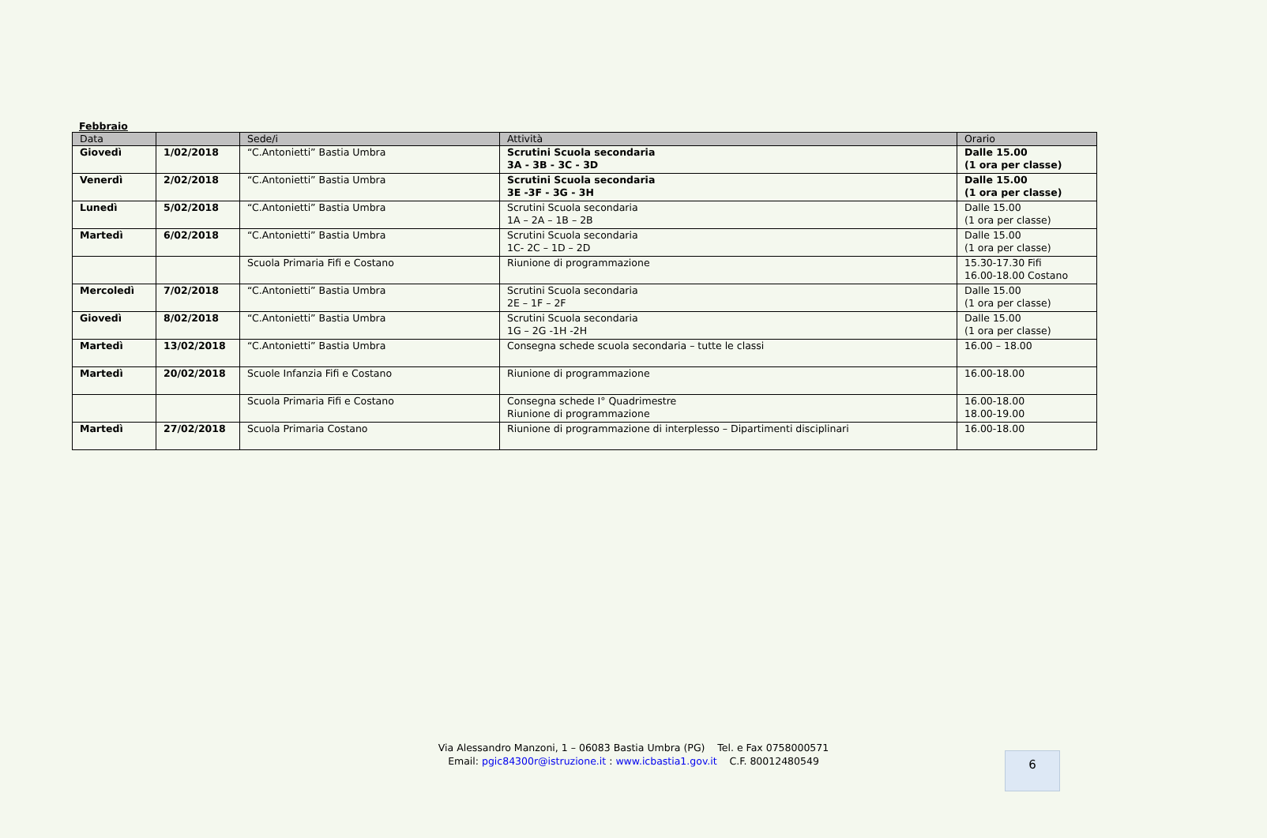Febbraio
| Data | | Sede/i | Attività | Orario |
| --- | --- | --- | --- | --- |
| Giovedì | 1/02/2018 | “C.Antonietti” Bastia Umbra | Scrutini Scuola secondaria 3A - 3B - 3C - 3D | Dalle 15.00 (1 ora per classe) |
| Venerdì | 2/02/2018 | “C.Antonietti” Bastia Umbra | Scrutini Scuola secondaria 3E -3F - 3G - 3H | Dalle 15.00 (1 ora per classe) |
| Lunedì | 5/02/2018 | “C.Antonietti” Bastia Umbra | Scrutini Scuola secondaria 1A – 2A – 1B – 2B | Dalle 15.00 (1 ora per classe) |
| Martedì | 6/02/2018 | “C.Antonietti” Bastia Umbra | Scrutini Scuola secondaria 1C- 2C – 1D – 2D | Dalle 15.00 (1 ora per classe) |
| | | Scuola Primaria Fifi e Costano | Riunione di programmazione | 15.30-17.30 Fifi 16.00-18.00 Costano |
| Mercoledì | 7/02/2018 | “C.Antonietti” Bastia Umbra | Scrutini Scuola secondaria 2E – 1F – 2F | Dalle 15.00 (1 ora per classe) |
| Giovedì | 8/02/2018 | “C.Antonietti” Bastia Umbra | Scrutini Scuola secondaria 1G – 2G -1H -2H | Dalle 15.00 (1 ora per classe) |
| Martedì | 13/02/2018 | “C.Antonietti” Bastia Umbra | Consegna schede scuola secondaria – tutte le classi | 16.00 – 18.00 |
| Martedì | 20/02/2018 | Scuole Infanzia Fifi e Costano | Riunione di programmazione | 16.00-18.00 |
| | | Scuola Primaria Fifi e Costano | Consegna schede I° Quadrimestre Riunione di programmazione | 16.00-18.00 18.00-19.00 |
| Martedì | 27/02/2018 | Scuola Primaria Costano | Riunione di programmazione di interplesso – Dipartimenti disciplinari | 16.00-18.00 |
Via Alessandro Manzoni, 1 – 06083 Bastia Umbra (PG) Tel. e Fax 0758000571
Email: pgic84300r@istruzione.it : www.icbastia1.gov.it C.F. 80012480549
6